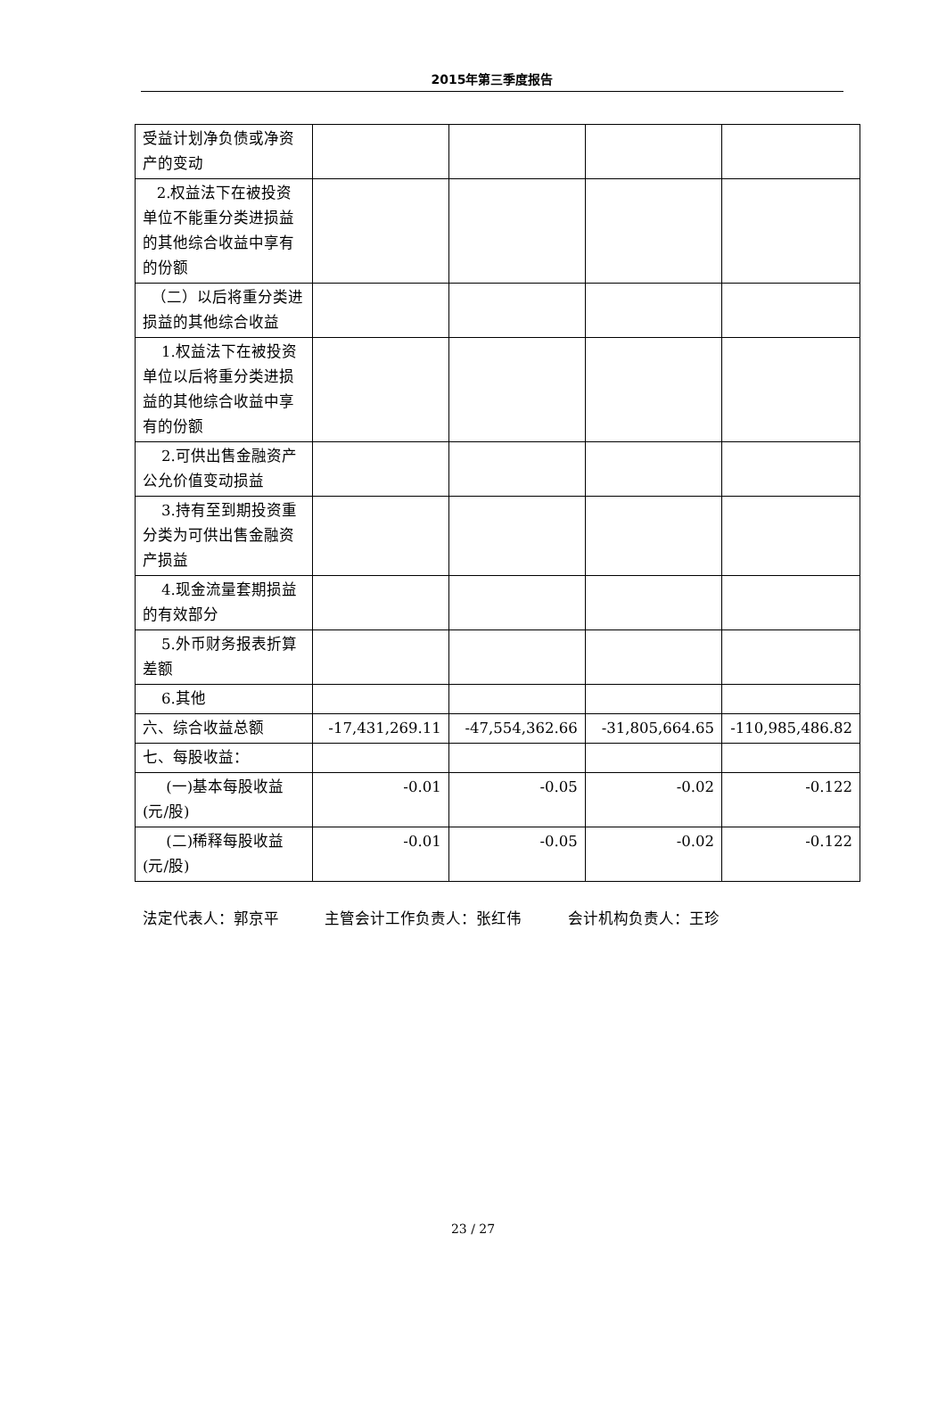2015年第三季度报告
| 受益计划净负债或净资产的变动 | | | | |
| 2.权益法下在被投资单位不能重分类进损益的其他综合收益中享有的份额 | | | | |
| （二）以后将重分类进损益的其他综合收益 | | | | |
| 1.权益法下在被投资单位以后将重分类进损益的其他综合收益中享有的份额 | | | | |
| 2.可供出售金融资产公允价值变动损益 | | | | |
| 3.持有至到期投资重分类为可供出售金融资产损益 | | | | |
| 4.现金流量套期损益的有效部分 | | | | |
| 5.外币财务报表折算差额 | | | | |
| 6.其他 | | | | |
| 六、综合收益总额 | -17,431,269.11 | -47,554,362.66 | -31,805,664.65 | -110,985,486.82 |
| 七、每股收益： | | | | |
| (一)基本每股收益(元/股) | -0.01 | -0.05 | -0.02 | -0.122 |
| (二)稀释每股收益(元/股) | -0.01 | -0.05 | -0.02 | -0.122 |
法定代表人：郭京平 主管会计工作负责人：张红伟 会计机构负责人：王珍
23 / 27